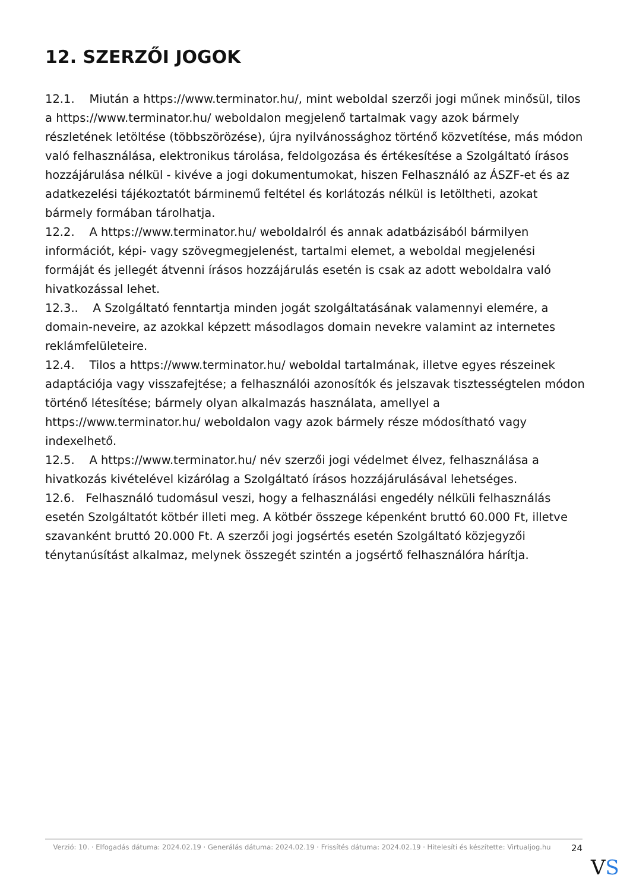12. SZERZŐI JOGOK
12.1. Miután a https://www.terminator.hu/, mint weboldal szerzői jogi műnek minősül, tilos a https://www.terminator.hu/ weboldalon megjelenő tartalmak vagy azok bármely részletének letöltése (többszörözése), újra nyilvánossághoz történő közvetítése, más módon való felhasználása, elektronikus tárolása, feldolgozása és értékesítése a Szolgáltató írásos hozzájárulása nélkül - kivéve a jogi dokumentumokat, hiszen Felhasználó az ÁSZF-et és az adatkezelési tájékoztatót bárminemű feltétel és korlátozás nélkül is letöltheti, azokat bármely formában tárolhatja.
12.2. A https://www.terminator.hu/ weboldalról és annak adatbázisából bármilyen információt, képi- vagy szövegmegjelenést, tartalmi elemet, a weboldal megjelenési formáját és jellegét átvenni írásos hozzájárulás esetén is csak az adott weboldalra való hivatkozással lehet.
12.3.. A Szolgáltató fenntartja minden jogát szolgáltatásának valamennyi elemére, a domain-neveire, az azokkal képzett másodlagos domain nevekre valamint az internetes reklámfelületeire.
12.4. Tilos a https://www.terminator.hu/ weboldal tartalmának, illetve egyes részeinek adaptációja vagy visszafejtése; a felhasználói azonosítók és jelszavak tisztességtelen módon történő létesítése; bármely olyan alkalmazás használata, amellyel a https://www.terminator.hu/ weboldalon vagy azok bármely része módosítható vagy indexelhető.
12.5. A https://www.terminator.hu/ név szerzői jogi védelmet élvez, felhasználása a hivatkozás kivételével kizárólag a Szolgáltató írásos hozzájárulásával lehetséges.
12.6. Felhasználó tudomásul veszi, hogy a felhasználási engedély nélküli felhasználás esetén Szolgáltatót kötbér illeti meg. A kötbér összege képenként bruttó 60.000 Ft, illetve szavanként bruttó 20.000 Ft. A szerzői jogi jogsértés esetén Szolgáltató közjegyzői ténytanúsítást alkalmaz, melynek összegét szintén a jogsértő felhasználóra hárítja.
Verzió: 10. · Elfogadás dátuma: 2024.02.19 · Generálás dátuma: 2024.02.19 · Frissítés dátuma: 2024.02.19 · Hitelesíti és készítette: Virtualjog.hu
24
VS